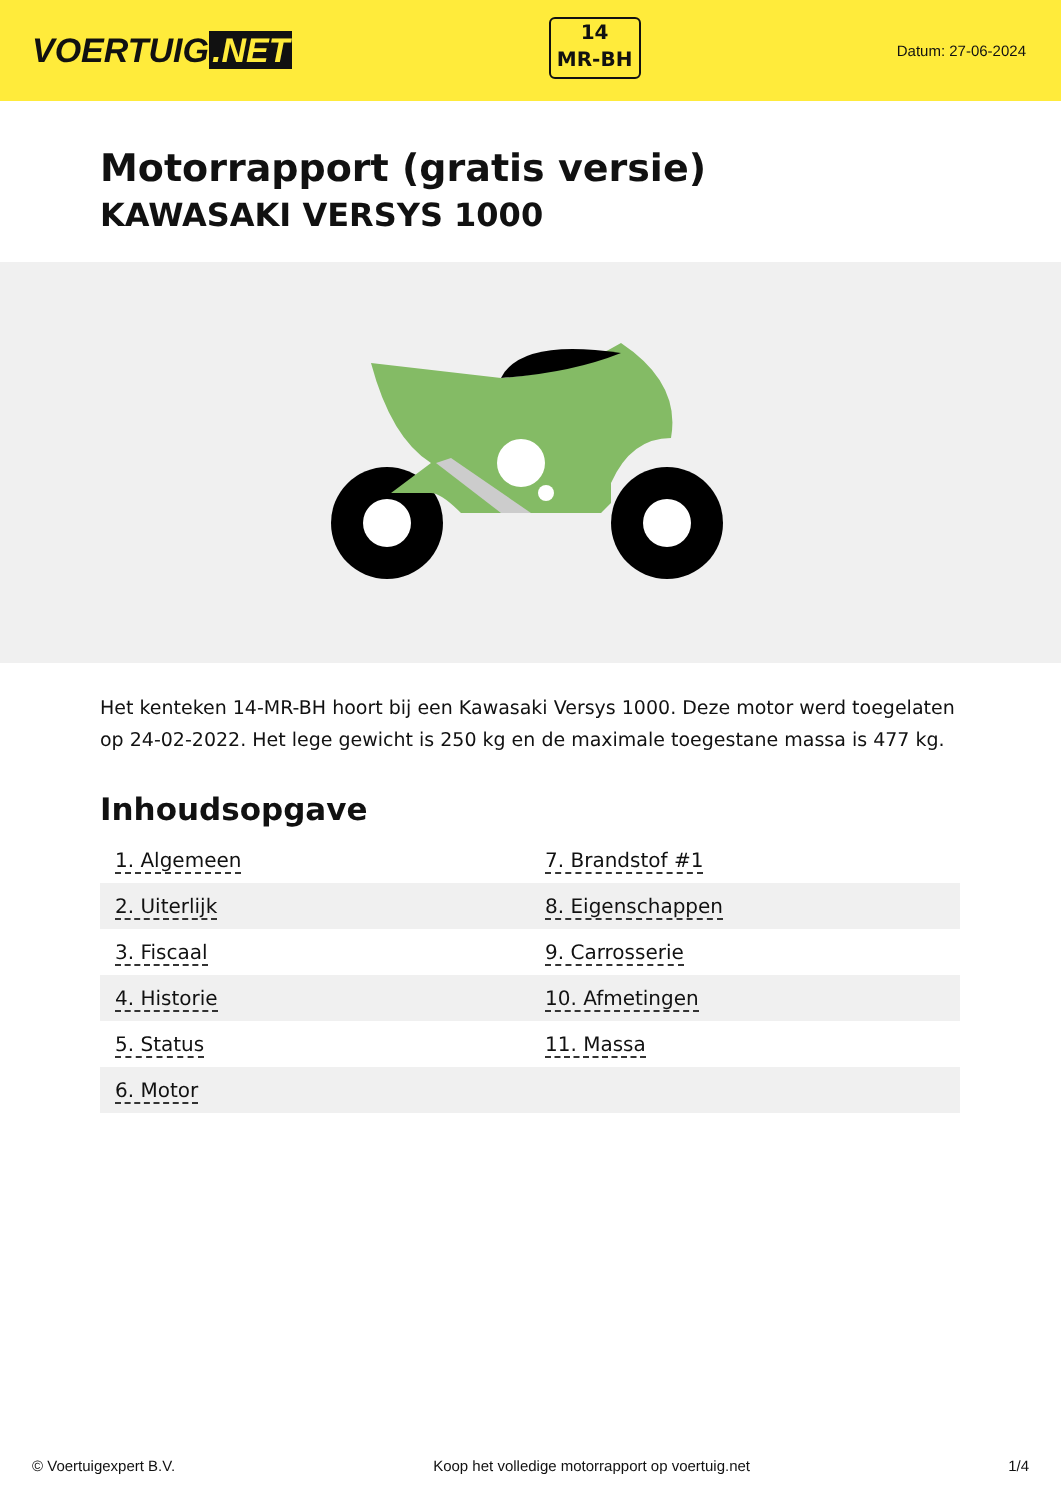VOERTUIG.NET
14
MR-BH
Datum: 27-06-2024
Motorrapport (gratis versie)
KAWASAKI VERSYS 1000
Het kenteken 14-MR-BH hoort bij een Kawasaki Versys 1000. Deze motor werd toegelaten op 24-02-2022. Het lege gewicht is 250 kg en de maximale toegestane massa is 477 kg.
Inhoudsopgave
| 1. Algemeen | 7. Brandstof #1 |
| 2. Uiterlijk | 8. Eigenschappen |
| 3. Fiscaal | 9. Carrosserie |
| 4. Historie | 10. Afmetingen |
| 5. Status | 11. Massa |
| 6. Motor | |
© Voertuigexpert B.V. Koop het volledige motorrapport op voertuig.net 1/4